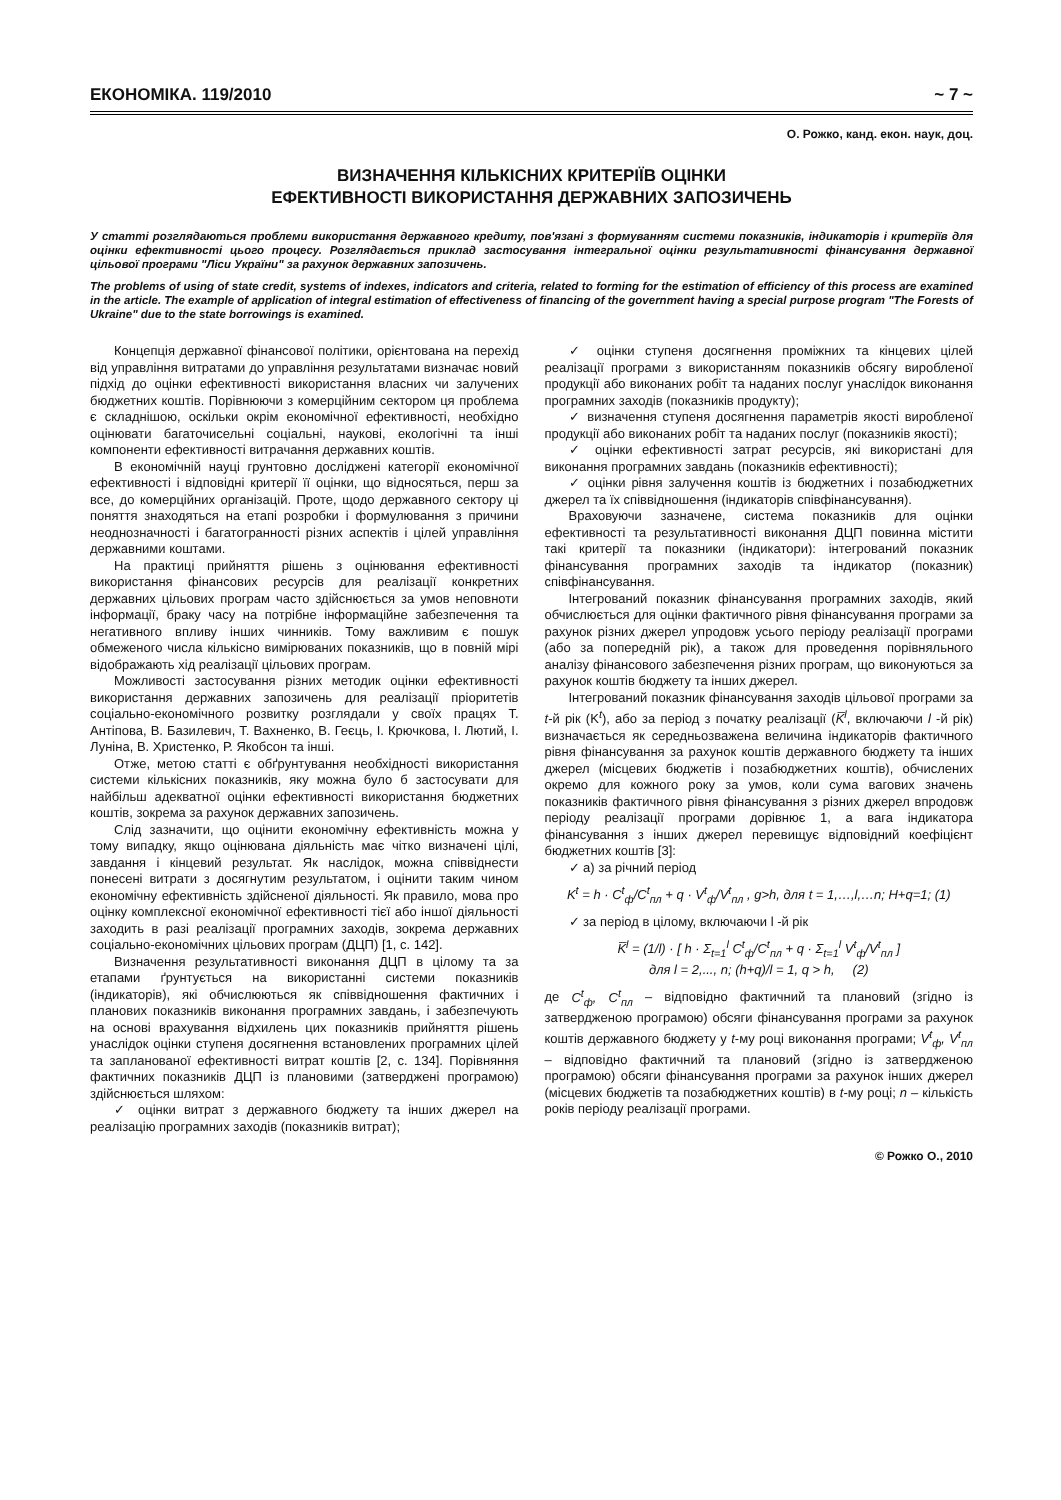ЕКОНОМІКА. 119/2010 ~ 7 ~
О. Рожко, канд. екон. наук, доц.
ВИЗНАЧЕННЯ КІЛЬКІСНИХ КРИТЕРІЇВ ОЦІНКИ
ЕФЕКТИВНОСТІ ВИКОРИСТАННЯ ДЕРЖАВНИХ ЗАПОЗИЧЕНЬ
У статті розглядаються проблеми використання державного кредиту, пов'язані з формуванням системи показників, індикаторів і критеріїв для оцінки ефективності цього процесу. Розглядається приклад застосування інтегральної оцінки результативності фінансування державної цільової програми "Ліси України" за рахунок державних запозичень.
The problems of using of state credit, systems of indexes, indicators and criteria, related to forming for the estimation of efficiency of this process are examined in the article. The example of application of integral estimation of effectiveness of financing of the government having a special purpose program "The Forests of Ukraine" due to the state borrowings is examined.
Концепція державної фінансової політики, орієнтована на перехід від управління витратами до управління результатами визначає новий підхід до оцінки ефективності використання власних чи залучених бюджетних коштів. Порівнюючи з комерційним сектором ця проблема є складнішою, оскільки окрім економічної ефективності, необхідно оцінювати багаточисельні соціальні, наукові, екологічні та інші компоненти ефективності витрачання державних коштів.
В економічній науці грунтовно досліджені категорії економічної ефективності і відповідні критерії її оцінки, що відносяться, перш за все, до комерційних організацій. Проте, щодо державного сектору ці поняття знаходяться на етапі розробки і формулювання з причини неоднозначності і багатогранності різних аспектів і цілей управління державними коштами.
На практиці прийняття рішень з оцінювання ефективності використання фінансових ресурсів для реалізації конкретних державних цільових програм часто здійснюється за умов неповноти інформації, браку часу на потрібне інформаційне забезпечення та негативного впливу інших чинників. Тому важливим є пошук обмеженого числа кількісно вимірюваних показників, що в повній мірі відображають хід реалізації цільових програм.
Можливості застосування різних методик оцінки ефективності використання державних запозичень для реалізації пріоритетів соціально-економічного розвитку розглядали у своїх працях Т. Антіпова, В. Базилевич, Т. Вахненко, В. Геєць, І. Крючкова, І. Лютий, І. Луніна, В. Христенко, Р. Якобсон та інші.
Отже, метою статті є обґрунтування необхідності використання системи кількісних показників, яку можна було б застосувати для найбільш адекватної оцінки ефективності використання бюджетних коштів, зокрема за рахунок державних запозичень.
Слід зазначити, що оцінити економічну ефективність можна у тому випадку, якщо оцінювана діяльність має чітко визначені цілі, завдання і кінцевий результат. Як наслідок, можна співвіднести понесені витрати з досягнутим результатом, і оцінити таким чином економічну ефективність здійсненої діяльності. Як правило, мова про оцінку комплексної економічної ефективності тієї або іншої діяльності заходить в разі реалізації програмних заходів, зокрема державних соціально-економічних цільових програм (ДЦП) [1, с. 142].
Визначення результативності виконання ДЦП в цілому та за етапами ґрунтується на використанні системи показників (індикаторів), які обчислюються як співвідношення фактичних і планових показників виконання програмних завдань, і забезпечують на основі врахування відхилень цих показників прийняття рішень унаслідок оцінки ступеня досягнення встановлених програмних цілей та запланованої ефективності витрат коштів [2, с. 134]. Порівняння фактичних показників ДЦП із плановими (затверджені програмою) здійснюється шляхом:
✓ оцінки витрат з державного бюджету та інших джерел на реалізацію програмних заходів (показників витрат);
✓ оцінки ступеня досягнення проміжних та кінцевих цілей реалізації програми з використанням показників обсягу виробленої продукції або виконаних робіт та наданих послуг унаслідок виконання програмних заходів (показників продукту);
✓ визначення ступеня досягнення параметрів якості виробленої продукції або виконаних робіт та наданих послуг (показників якості);
✓ оцінки ефективності затрат ресурсів, які використані для виконання програмних завдань (показників ефективності);
✓ оцінки рівня залучення коштів із бюджетних і позабюджетних джерел та їх співвідношення (індикаторів співфінансування).
Враховуючи зазначене, система показників для оцінки ефективності та результативності виконання ДЦП повинна містити такі критерії та показники (індикатори): інтегрований показник фінансування програмних заходів та індикатор (показник) співфінансування.
Інтегрований показник фінансування програмних заходів, який обчислюється для оцінки фактичного рівня фінансування програми за рахунок різних джерел упродовж усього періоду реалізації програми (або за попередній рік), а також для проведення порівняльного аналізу фінансового забезпечення різних програм, що виконуються за рахунок коштів бюджету та інших джерел.
Інтегрований показник фінансування заходів цільової програми за t-й рік (K<sup>t</sup>), або за період з початку реалізації (K̅<sup>l</sup>, включаючи l -й рік) визначається як середньозважена величина індикаторів фактичного рівня фінансування за рахунок коштів державного бюджету та інших джерел (місцевих бюджетів і позабюджетних коштів), обчислених окремо для кожного року за умов, коли сума вагових значень показників фактичного рівня фінансування з різних джерел впродовж періоду реалізації програми дорівнює 1, а вага індикатора фінансування з інших джерел перевищує відповідний коефіцієнт бюджетних коштів [3]:
✓ а) за річний період
K<sup>t</sup> = h · C<sup>t</sup><sub>ф</sub>/C<sup>t</sup><sub>пл</sub> + q · V<sup>t</sup><sub>ф</sub>/V<sup>t</sup><sub>пл</sub> , g>h, для t = 1,…,l,…n; H+q=1; (1)
✓ за період в цілому, включаючи l -й рік
K̅<sup>l</sup> = (1/l) · [ h · Σ<sub>t=1</sub><sup>l</sup> C<sup>t</sup><sub>ф</sub>/C<sup>t</sup><sub>пл</sub> + q · Σ<sub>t=1</sub><sup>l</sup> V<sup>t</sup><sub>ф</sub>/V<sup>t</sup><sub>пл</sub> ]
для l = 2,..., n; (h+q)/l = 1, q > h, (2)
де C<sup>t</sup><sub>ф</sub>, C<sup>t</sup><sub>пл</sub> – відповідно фактичний та плановий (згідно із затвердженою програмою) обсяги фінансування програми за рахунок коштів державного бюджету у t-му році виконання програми; V<sup>t</sup><sub>ф</sub>, V<sup>t</sup><sub>пл</sub> – відповідно фактичний та плановий (згідно із затвердженою програмою) обсяги фінансування програми за рахунок інших джерел (місцевих бюджетів та позабюджетних коштів) в t-му році; n – кількість років періоду реалізації програми.
© Рожко О., 2010